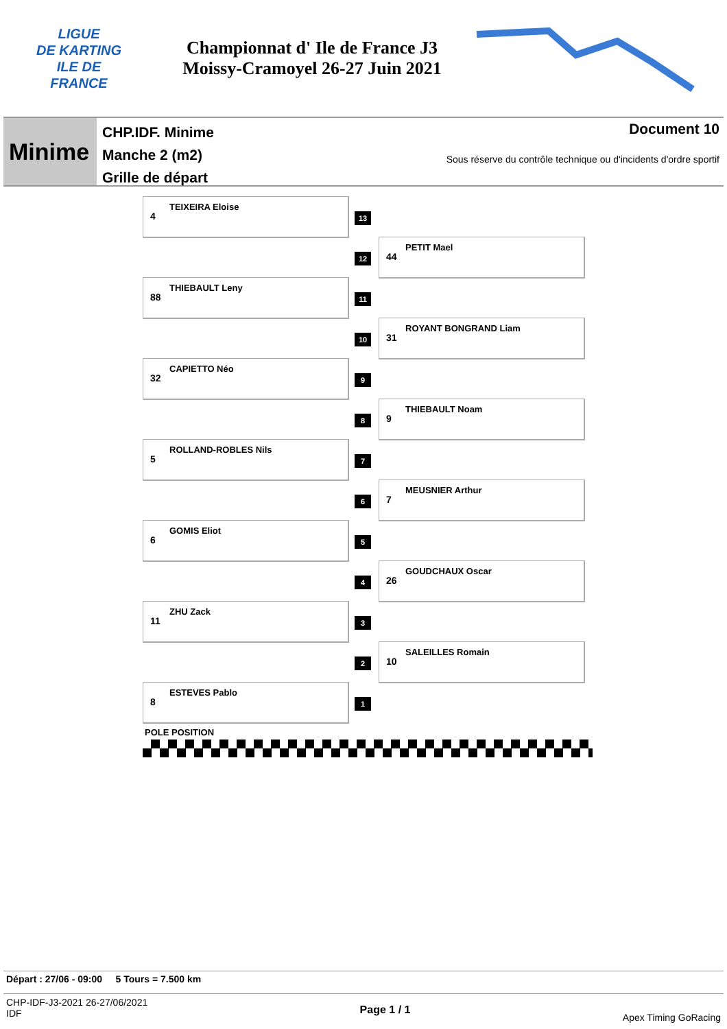LIGUE
DE KARTING
ILE DE
FRANCE
Championnat d' Ile de France J3
Moissy-Cramoyel 26-27 Juin 2021
Minime
CHP.IDF. Minime
Manche 2 (m2)
Grille de départ
Document 10
Sous réserve du contrôle technique ou d'incidents d'ordre sportif
TEIXEIRA Eloise
4
13
12
PETIT Mael
44
THIEBAULT Leny
88
11
10
ROYANT BONGRAND Liam
31
CAPIETTO Néo
32
9
8
THIEBAULT Noam
9
ROLLAND-ROBLES Nils
5
7
6
MEUSNIER Arthur
7
GOMIS Eliot
6
5
4
GOUDCHAUX Oscar
26
ZHU Zack
11
3
2
SALEILLES Romain
10
ESTEVES Pablo
8
1
POLE POSITION
Départ : 27/06 - 09:00 5 Tours = 7.500 km
CHP-IDF-J3-2021 26-27/06/2021
IDF
Page 1 / 1
Apex Timing GoRacing